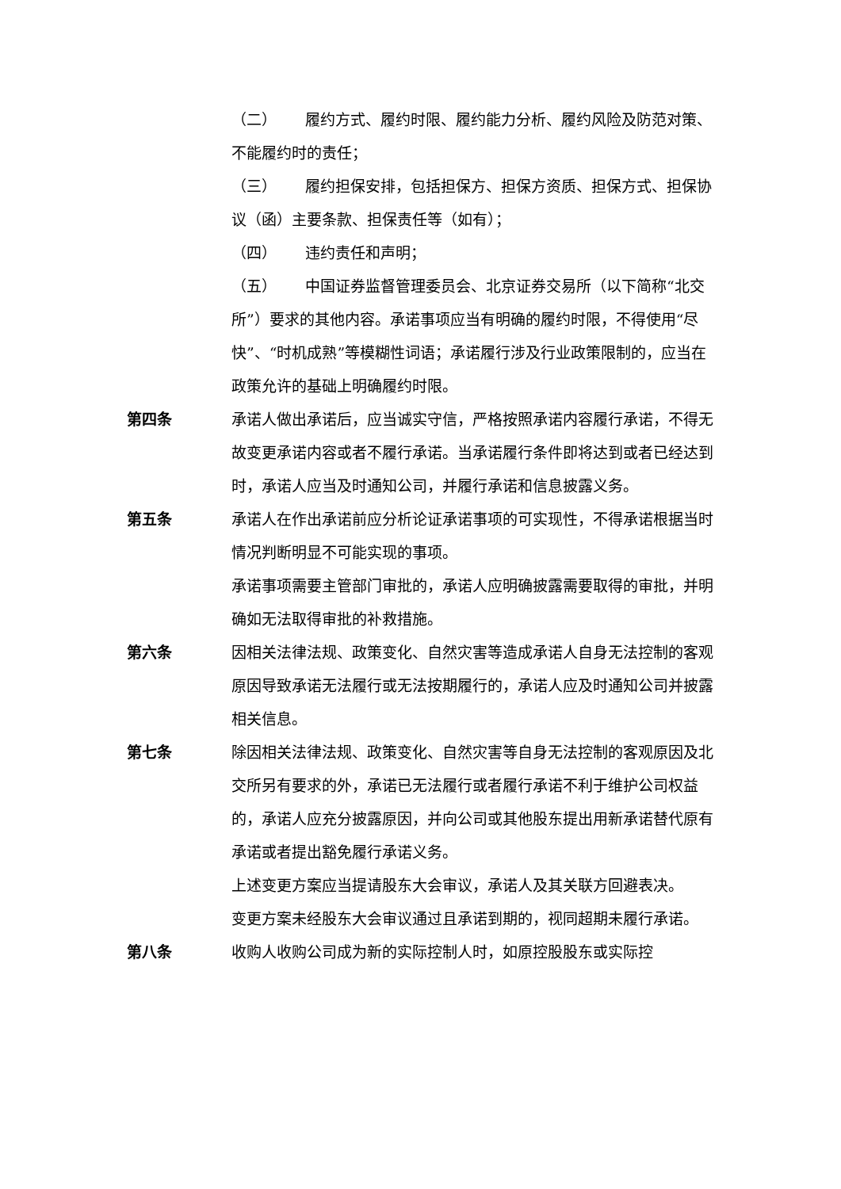（二） 履约方式、履约时限、履约能力分析、履约风险及防范对策、不能履约时的责任；
（三） 履约担保安排，包括担保方、担保方资质、担保方式、担保协议（函）主要条款、担保责任等（如有）；
（四） 违约责任和声明；
（五） 中国证券监督管理委员会、北京证券交易所（以下简称“北交所”）要求的其他内容。承诺事项应当有明确的履约时限，不得使用“尽快”、“时机成熟”等模糊性词语；承诺履行涉及行业政策限制的，应当在政策允许的基础上明确履约时限。
第四条 承诺人做出承诺后，应当诚实守信，严格按照承诺内容履行承诺，不得无故变更承诺内容或者不履行承诺。当承诺履行条件即将达到或者已经达到时，承诺人应当及时通知公司，并履行承诺和信息披露义务。
第五条 承诺人在作出承诺前应分析论证承诺事项的可实现性，不得承诺根据当时情况判断明显不可能实现的事项。
承诺事项需要主管部门审批的，承诺人应明确披露需要取得的审批，并明确如无法取得审批的补救措施。
第六条 因相关法律法规、政策变化、自然灾害等造成承诺人自身无法控制的客观原因导致承诺无法履行或无法按期履行的，承诺人应及时通知公司并披露相关信息。
第七条 除因相关法律法规、政策变化、自然灾害等自身无法控制的客观原因及北交所另有要求的外，承诺已无法履行或者履行承诺不利于维护公司权益的，承诺人应充分披露原因，并向公司或其他股东提出用新承诺替代原有承诺或者提出豁免履行承诺义务。
上述变更方案应当提请股东大会审议，承诺人及其关联方回避表决。
变更方案未经股东大会审议通过且承诺到期的，视同超期未履行承诺。
第八条 收购人收购公司成为新的实际控制人时，如原控股股东或实际控